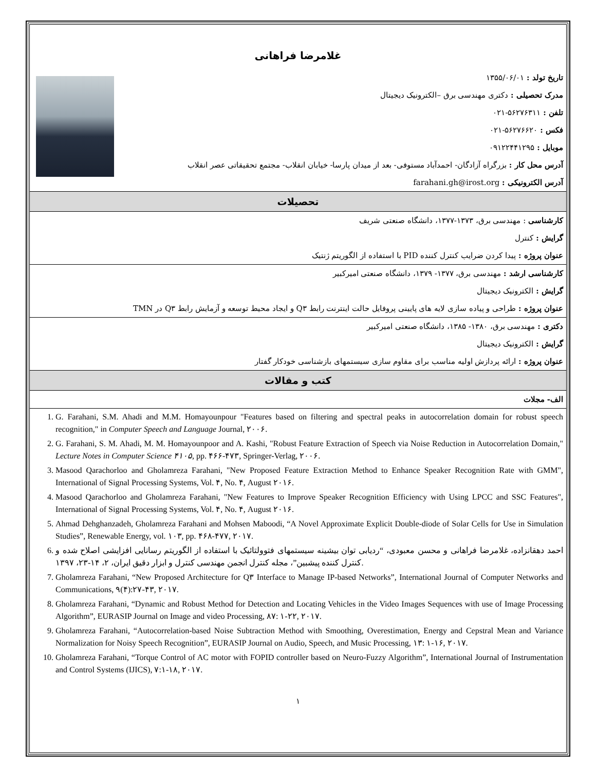غلامرضا فراهانی
تاریخ تولد : ۱۳۵۵/۰۶/۰۱
مدرک تحصیلی : دکتری مهندسی برق –الکترونیک دیجیتال
تلفن : ۵۶۲۷۶۳۱۱-۰۲۱
فکس : ۵۶۲۷۶۶۲۰-۰۲۱
موبایل : ۰۹۱۲۲۴۴۱۲۹۵
آدرس محل کار : بزرگراه آزادگان- احمدآباد مستوفی- بعد از میدان پارسا- خیابان انقلاب- مجتمع تحقیقاتی عصر انقلاب
آدرس الکترونیکی : farahani.gh@irost.org
تحصیلات
کارشناسی : مهندسی برق، ۱۳۷۳-۱۳۷۷، دانشگاه صنعتی شریف
گرایش : کنترل
عنوان پروژه : پیدا کردن ضرایب کنترل کننده PID با استفاده از الگوریتم ژنتیک
کارشناسی ارشد : مهندسی برق، ۱۳۷۷- ۱۳۷۹، دانشگاه صنعتی امیرکبیر
گرایش : الکترونیک دیجیتال
عنوان پروژه : طراحی و پیاده سازی لایه های پایینی پروفایل حالت اینترنت رابط Q۳ و ایجاد محیط توسعه و آزمایش رابط Q۳ در TMN
دکتری : مهندسی برق، ۱۳۸۰- ۱۳۸۵، دانشگاه صنعتی امیرکبیر
گرایش : الکترونیک دیجیتال
عنوان پروژه : ارائه پردازش اولیه مناسب برای مقاوم سازی سیستمهای بازشناسی خودکار گفتار
کتب و مقالات
الف- مجلات
1. G. Farahani, S.M. Ahadi and M.M. Homayounpour "Features based on filtering and spectral peaks in autocorrelation domain for robust speech recognition," in Computer Speech and Language Journal, ۲۰۰۶.
2. G. Farahani, S. M. Ahadi, M. M. Homayounpoor and A. Kashi, "Robust Feature Extraction of Speech via Noise Reduction in Autocorrelation Domain," Lecture Notes in Computer Science ۴۱۰۵, pp. ۴۶۶-۴۷۳, Springer-Verlag, ۲۰۰۶.
3. Masood Qarachorloo and Gholamreza Farahani, "New Proposed Feature Extraction Method to Enhance Speaker Recognition Rate with GMM", International of Signal Processing Systems, Vol. ۴, No. ۴, August ۲۰۱۶.
4. Masood Qarachorloo and Gholamreza Farahani, "New Features to Improve Speaker Recognition Efficiency with Using LPCC and SSC Features", International of Signal Processing Systems, Vol. ۴, No. ۴, August ۲۰۱۶.
5. Ahmad Dehghanzadeh, Gholamreza Farahani and Mohsen Maboodi, “A Novel Approximate Explicit Double-diode of Solar Cells for Use in Simulation Studies”, Renewable Energy, vol. ۱۰۳, pp. ۴۶۸-۴۷۷, ۲۰۱۷.
6. احمد دهقانزاده، غلامرضا فراهانی و محسن معبودی، “ردیابی توان بیشینه سیستمهای فتوولتائیک با استفاده از الگوریتم رسانایی افزایشی اصلاح شده و کنترل کننده پیشبین”، مجله کنترل انجمن مهندسی کنترل و ابزار دقیق ایران، ۲، ۱۴-۲۳، ۱۳۹۷.
7. Gholamreza Farahani, “New Proposed Architecture for Q۳ Interface to Manage IP-based Networks”, International Journal of Computer Networks and Communications, ۹(۴):۲۷-۴۳, ۲۰۱۷.
8. Gholamreza Farahani, “Dynamic and Robust Method for Detection and Locating Vehicles in the Video Images Sequences with use of Image Processing Algorithm”, EURASIP Journal on Image and video Processing, ۸۷: ۱-۲۲, ۲۰۱۷.
9. Gholamreza Farahani, “Autocorrelation-based Noise Subtraction Method with Smoothing, Overestimation, Energy and Cepstral Mean and Variance Normalization for Noisy Speech Recognition”, EURASIP Journal on Audio, Speech, and Music Processing, ۱۳: ۱-۱۶, ۲۰۱۷.
10. Gholamreza Farahani, “Torque Control of AC motor with FOPID controller based on Neuro-Fuzzy Algorithm”, International Journal of Instrumentation and Control Systems (IJICS), ۷:۱-۱۸, ۲۰۱۷.
۱